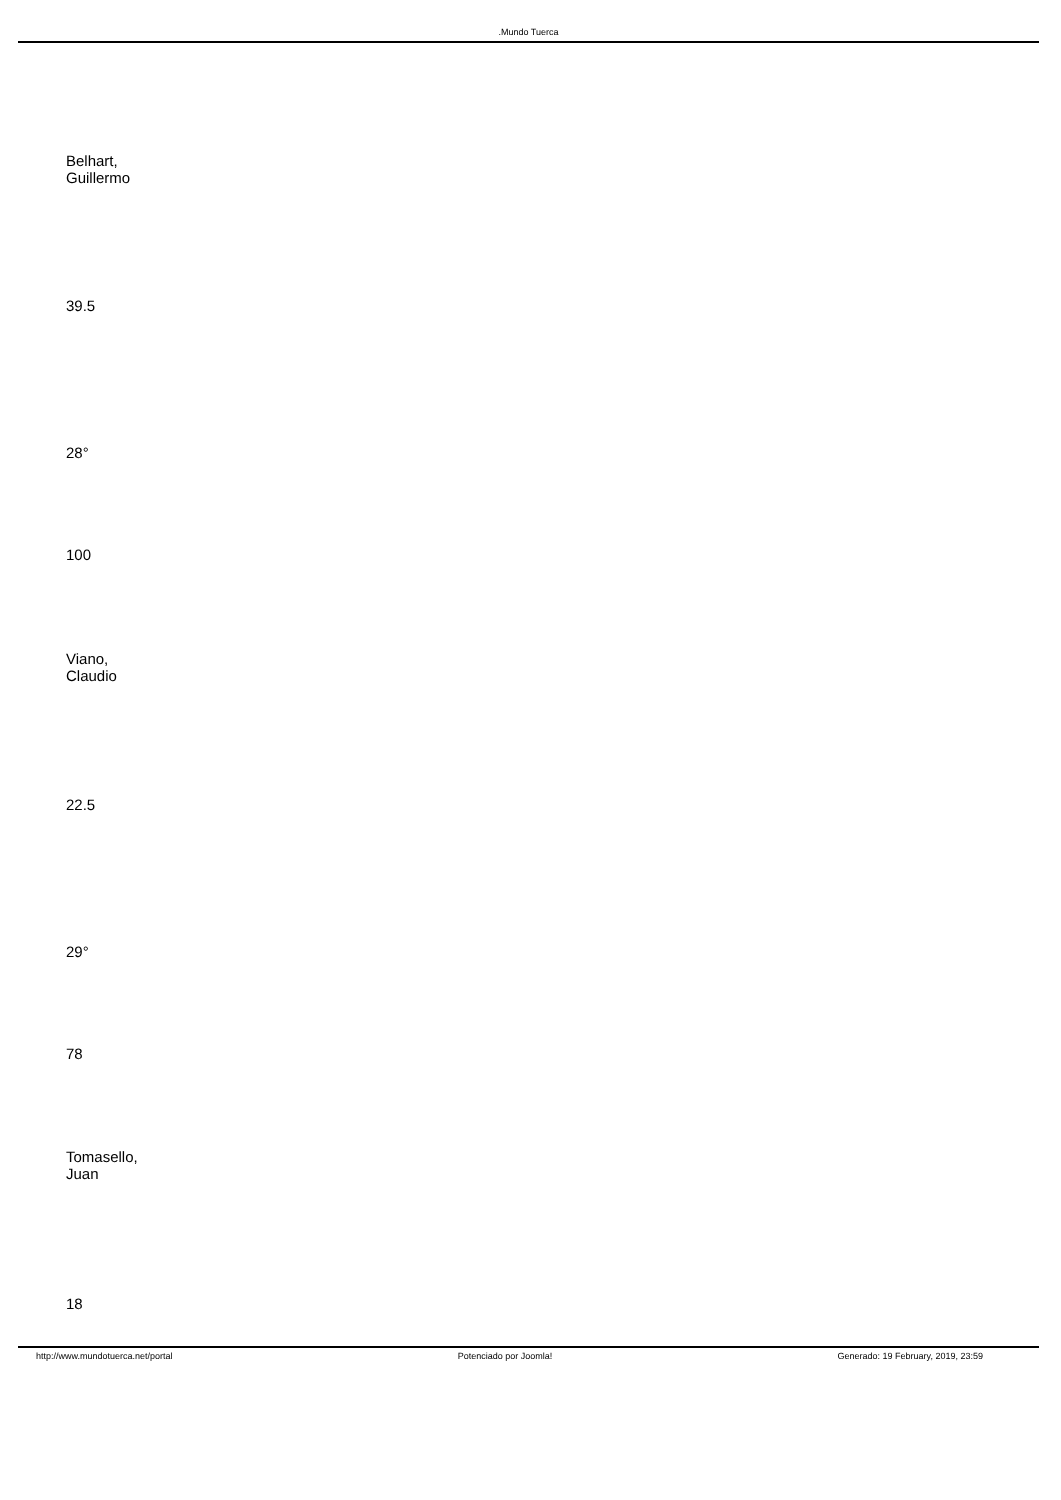.Mundo Tuerca
Belhart,
Guillermo
39.5
28°
100
Viano,
Claudio
22.5
29°
78
Tomasello,
Juan
18
http://www.mundotuerca.net/portal Potenciado por Joomla! Generado: 19 February, 2019, 23:59